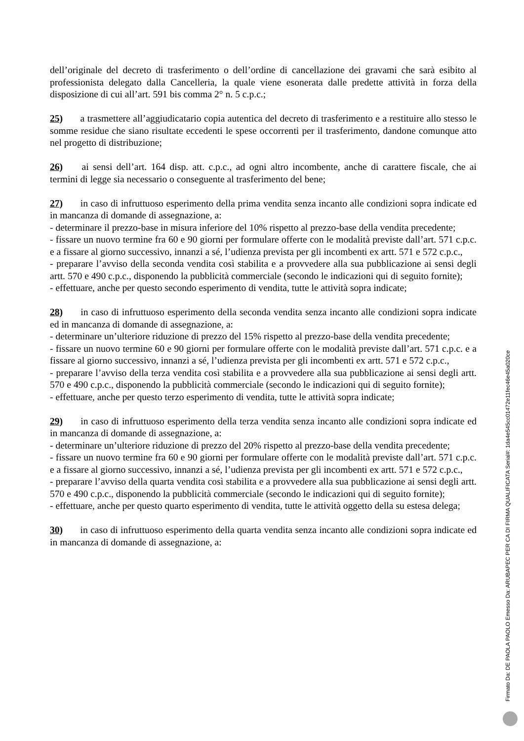dell’originale del decreto di trasferimento o dell’ordine di cancellazione dei gravami che sarà esibito al professionista delegato dalla Cancelleria, la quale viene esonerata dalle predette attività in forza della disposizione di cui all’art. 591 bis comma 2° n. 5 c.p.c.;
25) a trasmettere all’aggiudicatario copia autentica del decreto di trasferimento e a restituire allo stesso le somme residue che siano risultate eccedenti le spese occorrenti per il trasferimento, dandone comunque atto nel progetto di distribuzione;
26) ai sensi dell’art. 164 disp. att. c.p.c., ad ogni altro incombente, anche di carattere fiscale, che ai termini di legge sia necessario o conseguente al trasferimento del bene;
27) in caso di infruttuoso esperimento della prima vendita senza incanto alle condizioni sopra indicate ed in mancanza di domande di assegnazione, a:
- determinare il prezzo-base in misura inferiore del 10% rispetto al prezzo-base della vendita precedente;
- fissare un nuovo termine fra 60 e 90 giorni per formulare offerte con le modalità previste dall’art. 571 c.p.c. e a fissare al giorno successivo, innanzi a sé, l’udienza prevista per gli incombenti ex artt. 571 e 572 c.p.c.,
- preparare l’avviso della seconda vendita così stabilita e a provvedere alla sua pubblicazione ai sensi degli artt. 570 e 490 c.p.c., disponendo la pubblicità commerciale (secondo le indicazioni qui di seguito fornite);
- effettuare, anche per questo secondo esperimento di vendita, tutte le attività sopra indicate;
28) in caso di infruttuoso esperimento della seconda vendita senza incanto alle condizioni sopra indicate ed in mancanza di domande di assegnazione, a:
- determinare un’ulteriore riduzione di prezzo del 15% rispetto al prezzo-base della vendita precedente;
- fissare un nuovo termine 60 e 90 giorni per formulare offerte con le modalità previste dall’art. 571 c.p.c. e a fissare al giorno successivo, innanzi a sé, l’udienza prevista per gli incombenti ex artt. 571 e 572 c.p.c.,
- preparare l’avviso della terza vendita così stabilita e a provvedere alla sua pubblicazione ai sensi degli artt. 570 e 490 c.p.c., disponendo la pubblicità commerciale (secondo le indicazioni qui di seguito fornite);
- effettuare, anche per questo terzo esperimento di vendita, tutte le attività sopra indicate;
29) in caso di infruttuoso esperimento della terza vendita senza incanto alle condizioni sopra indicate ed in mancanza di domande di assegnazione, a:
- determinare un’ulteriore riduzione di prezzo del 20% rispetto al prezzo-base della vendita precedente;
- fissare un nuovo termine fra 60 e 90 giorni per formulare offerte con le modalità previste dall’art. 571 c.p.c. e a fissare al giorno successivo, innanzi a sé, l’udienza prevista per gli incombenti ex artt. 571 e 572 c.p.c.,
- preparare l’avviso della quarta vendita così stabilita e a provvedere alla sua pubblicazione ai sensi degli artt. 570 e 490 c.p.c., disponendo la pubblicità commerciale (secondo le indicazioni qui di seguito fornite);
- effettuare, anche per questo quarto esperimento di vendita, tutte le attività oggetto della su estesa delega;
30) in caso di infruttuoso esperimento della quarta vendita senza incanto alle condizioni sopra indicate ed in mancanza di domande di assegnazione, a:
Firmato Da: DE PAOLA PAOLO Emesso Da: ARUBAPEC PER CA DI FIRMA QUALIFICATA Serial#: 1da4e545cc01472e11fec46e45a020ce